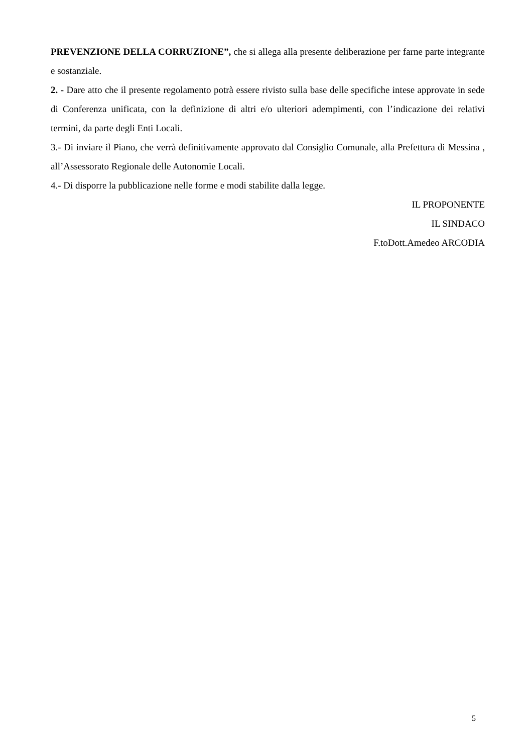PREVENZIONE DELLA CORRUZIONE”, che si allega alla presente deliberazione per farne parte integrante e sostanziale.
2. - Dare atto che il presente regolamento potrà essere rivisto sulla base delle specifiche intese approvate in sede di Conferenza unificata, con la definizione di altri e/o ulteriori adempimenti, con l’indicazione dei relativi termini, da parte degli Enti Locali.
3.- Di inviare il Piano, che verrà definitivamente approvato dal Consiglio Comunale, alla Prefettura di Messina , all’Assessorato Regionale delle Autonomie Locali.
4.- Di disporre la pubblicazione nelle forme e modi stabilite dalla legge.
IL PROPONENTE
IL SINDACO
F.toDott.Amedeo ARCODIA
5